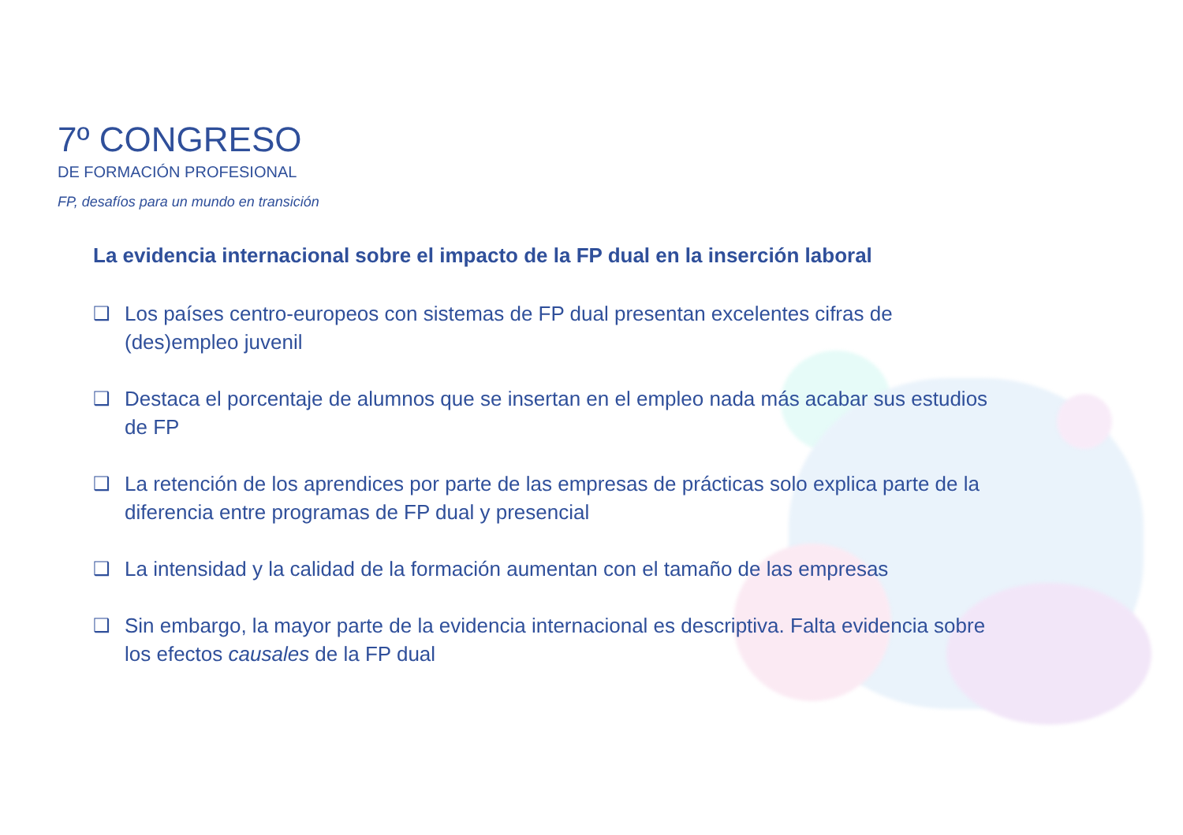7º CONGRESO
DE FORMACIÓN PROFESIONAL
FP, desafíos para un mundo en transición
La evidencia internacional sobre el impacto de la FP dual en la inserción laboral
❑ Los países centro-europeos con sistemas de FP dual presentan excelentes cifras de (des)empleo juvenil
❑ Destaca el porcentaje de alumnos que se insertan en el empleo nada más acabar sus estudios de FP
❑ La retención de los aprendices por parte de las empresas de prácticas solo explica parte de la diferencia entre programas de FP dual y presencial
❑ La intensidad y la calidad de la formación aumentan con el tamaño de las empresas
❑ Sin embargo, la mayor parte de la evidencia internacional es descriptiva. Falta evidencia sobre los efectos causales de la FP dual